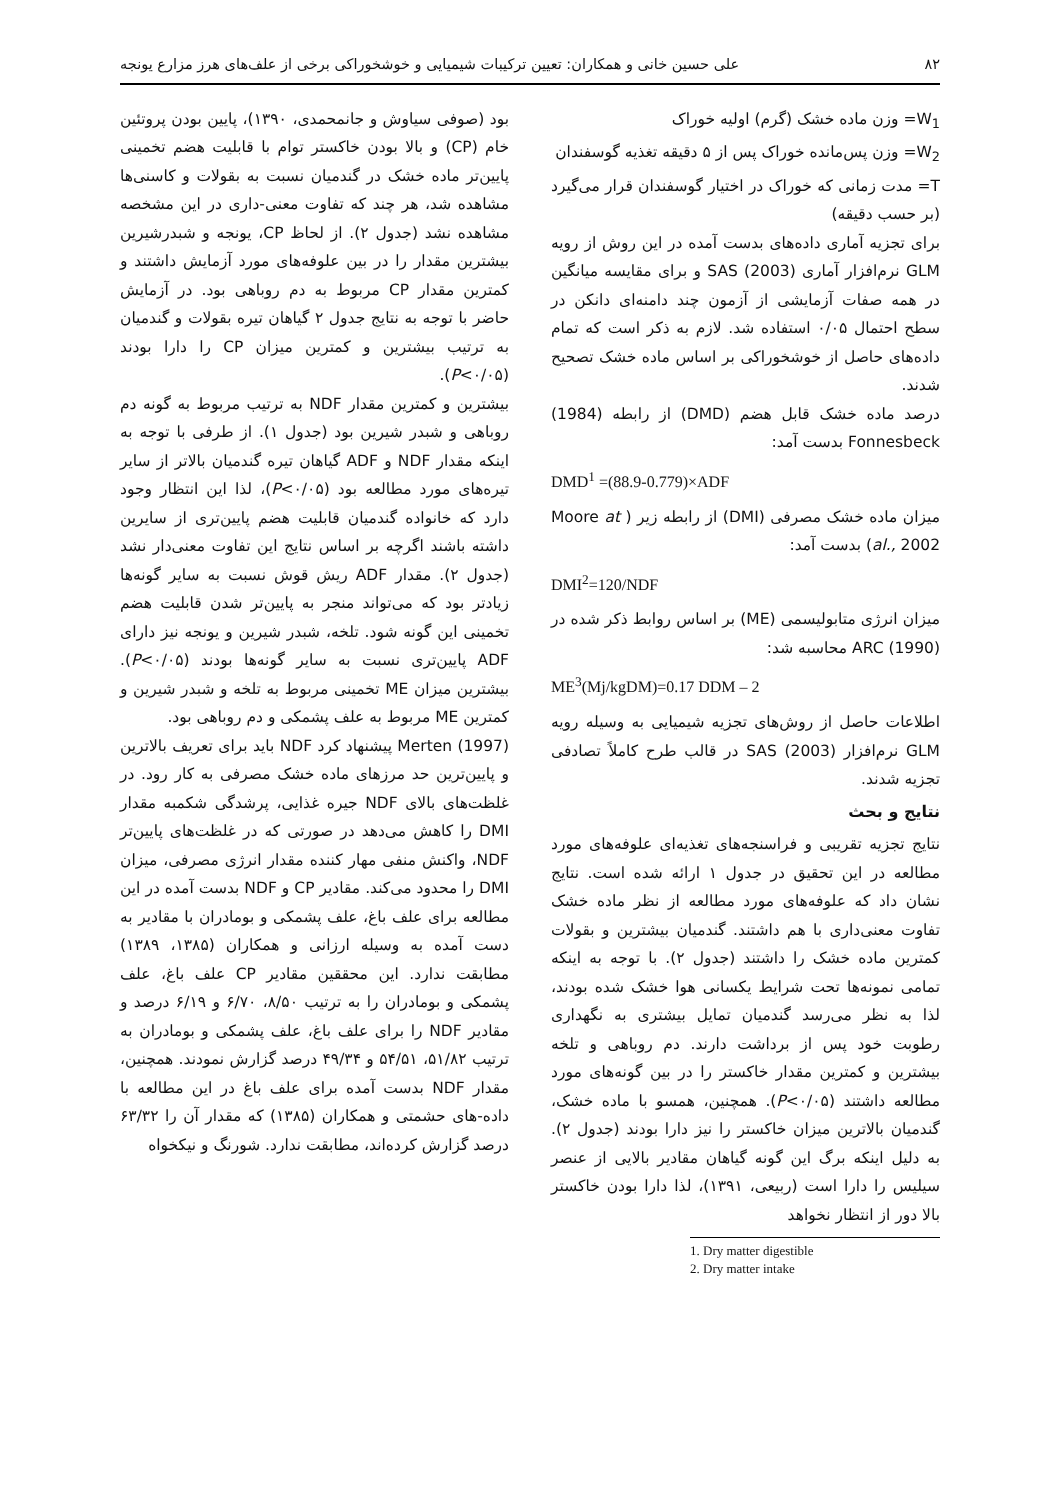۸۲ علی حسین خانی و همکاران: تعیین ترکیبات شیمیایی و خوشخوراکی برخی از علف‌های هرز مزارع یونجه
W<sub>1</sub>= وزن ماده خشک (گرم) اولیه خوراک
W<sub>2</sub>= وزن پس‌مانده خوراک پس از ۵ دقیقه تغذیه گوسفندان
T= مدت زمانی که خوراک در اختیار گوسفندان قرار می‌گیرد (بر حسب دقیقه)
برای تجزیه آماری داده‌های بدست آمده در این روش از رویه GLM نرم‌افزار آماری (2003) SAS و برای مقایسه میانگین در همه صفات آزمایشی از آزمون چند دامنه‌ای دانکن در سطح احتمال ۰/۰۵ استفاده شد. لازم به ذکر است که تمام داده‌های حاصل از خوشخوراکی بر اساس ماده خشک تصحیح شدند.
درصد ماده خشک قابل هضم (DMD) از رابطه (1984) Fonnesbeck بدست آمد:
DMD<sup>1</sup> =(88.9-0.779)×ADF
میزان ماده خشک مصرفی (DMI) از رابطه زیر ( Moore at al., 2002) بدست آمد:
DMI<sup>2</sup>=120/NDF
میزان انرژی متابولیسمی (ME) بر اساس روابط ذکر شده در (1990) ARC محاسبه شد:
ME<sup>3</sup>(Mj/kgDM)=0.17 DDM – 2
اطلاعات حاصل از روش‌های تجزیه شیمیایی به وسیله رویه GLM نرم‌افزار (2003) SAS در قالب طرح کاملاً تصادفی تجزیه شدند.
نتایج و بحث
نتایج تجزیه تقریبی و فراسنجه‌های تغذیه‌ای علوفه‌های مورد مطالعه در این تحقیق در جدول ۱ ارائه شده است. نتایج نشان داد که علوفه‌های مورد مطالعه از نظر ماده خشک تفاوت معنی‌داری با هم داشتند. گندمیان بیشترین و بقولات کمترین ماده خشک را داشتند (جدول ۲). با توجه به اینکه تمامی نمونه‌ها تحت شرایط یکسانی هوا خشک شده بودند، لذا به نظر می‌رسد گندمیان تمایل بیشتری به نگهداری رطوبت خود پس از برداشت دارند. دم روباهی و تلخه بیشترین و کمترین مقدار خاکستر را در بین گونه‌های مورد مطالعه داشتند (P<۰/۰۵). همچنین، همسو با ماده خشک، گندمیان بالاترین میزان خاکستر را نیز دارا بودند (جدول ۲). به دلیل اینکه برگ این گونه گیاهان مقادیر بالایی از عنصر سیلیس را دارا است (ربیعی، ۱۳۹۱)، لذا دارا بودن خاکستر بالا دور از انتظار نخواهد
1. Dry matter digestible
2. Dry matter intake
بود (صوفی سیاوش و جانمحمدی، ۱۳۹۰)، پایین بودن پروتئین خام (CP) و بالا بودن خاکستر توام با قابلیت هضم تخمینی پایین‌تر ماده خشک در گندمیان نسبت به بقولات و کاسنی‌ها مشاهده شد، هر چند که تفاوت معنی-داری در این مشخصه مشاهده نشد (جدول ۲). از لحاظ CP، یونجه و شبدرشیرین بیشترین مقدار را در بین علوفه‌های مورد آزمایش داشتند و کمترین مقدار CP مربوط به دم روباهی بود. در آزمایش حاضر با توجه به نتایج جدول ۲ گیاهان تیره بقولات و گندمیان به ترتیب بیشترین و کمترین میزان CP را دارا بودند (P<۰/۰۵).
بیشترین و کمترین مقدار NDF به ترتیب مربوط به گونه دم روباهی و شبدر شیرین بود (جدول ۱). از طرفی با توجه به اینکه مقدار NDF و ADF گیاهان تیره گندمیان بالاتر از سایر تیره‌های مورد مطالعه بود (P<۰/۰۵)، لذا این انتظار وجود دارد که خانواده گندمیان قابلیت هضم پایین‌تری از سایرین داشته باشند اگرچه بر اساس نتایج این تفاوت معنی‌دار نشد (جدول ۲). مقدار ADF ریش قوش نسبت به سایر گونه‌ها زیادتر بود که می‌تواند منجر به پایین‌تر شدن قابلیت هضم تخمینی این گونه شود. تلخه، شبدر شیرین و یونجه نیز دارای ADF پایین‌تری نسبت به سایر گونه‌ها بودند (P<۰/۰۵). بیشترین میزان ME تخمینی مربوط به تلخه و شبدر شیرین و کمترین ME مربوط به علف پشمکی و دم روباهی بود.
(1997) Merten پیشنهاد کرد NDF باید برای تعریف بالاترین و پایین‌ترین حد مرزهای ماده خشک مصرفی به کار رود. در غلظت‌های بالای NDF جیره غذایی، پرشدگی شکمبه مقدار DMI را کاهش می‌دهد در صورتی که در غلظت‌های پایین‌تر NDF، واکنش منفی مهار کننده مقدار انرژی مصرفی، میزان DMI را محدود می‌کند. مقادیر CP و NDF بدست آمده در این مطالعه برای علف باغ، علف پشمکی و بومادران با مقادیر به دست آمده به وسیله ارزانی و همکاران (۱۳۸۵، ۱۳۸۹) مطابقت ندارد. این محققین مقادیر CP علف باغ، علف پشمکی و بومادران را به ترتیب ۸/۵۰، ۶/۷۰ و ۶/۱۹ درصد و مقادیر NDF را برای علف باغ، علف پشمکی و بومادران به ترتیب ۵۱/۸۲، ۵۴/۵۱ و ۴۹/۳۴ درصد گزارش نمودند. همچنین، مقدار NDF بدست آمده برای علف باغ در این مطالعه با داده-های حشمتی و همکاران (۱۳۸۵) که مقدار آن را ۶۳/۳۲ درصد گزارش کرده‌اند، مطابقت ندارد. شورنگ و نیکخواه